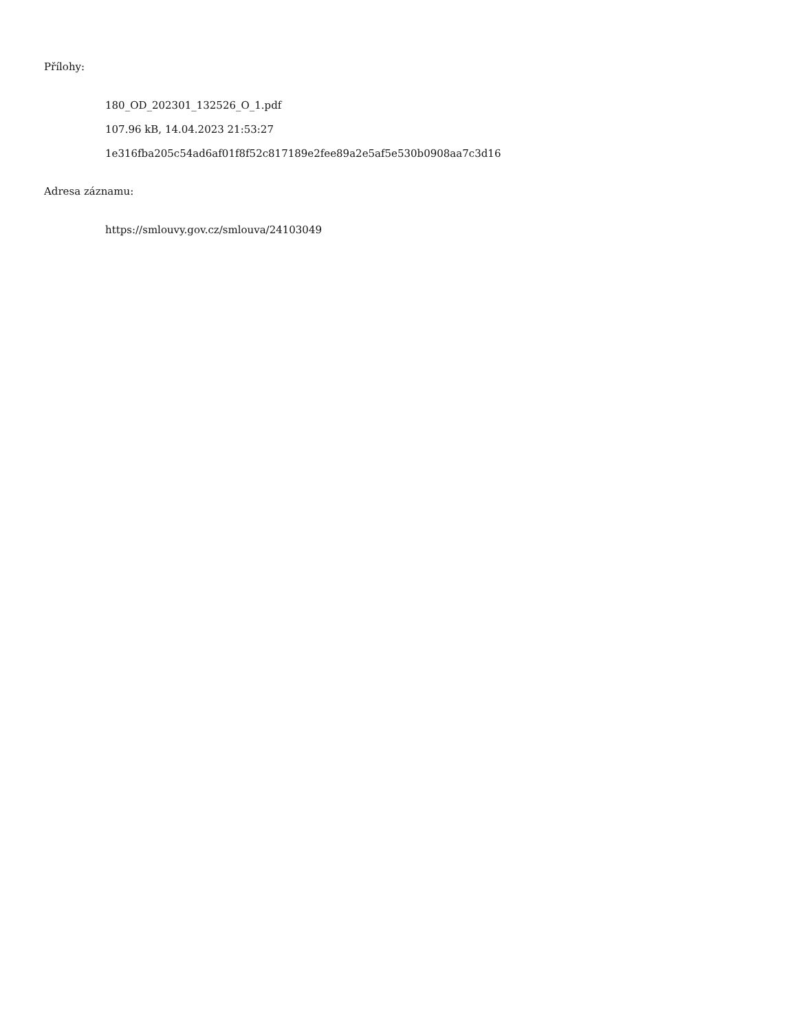Přílohy:
180_OD_202301_132526_O_1.pdf
107.96 kB, 14.04.2023 21:53:27
1e316fba205c54ad6af01f8f52c817189e2fee89a2e5af5e530b0908aa7c3d16
Adresa záznamu:
https://smlouvy.gov.cz/smlouva/24103049